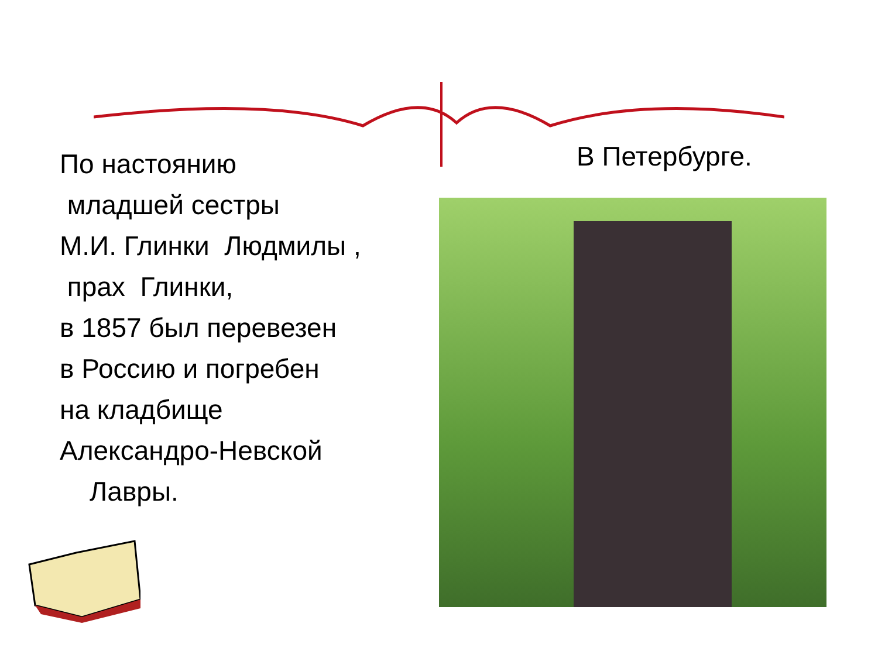По настоянию
младшей сестры
М.И. Глинки Людмилы ,
прах Глинки,
в 1857 был перевезен
в Россию и погребен
на кладбище
Александро-Невской
Лавры.
В Петербурге.